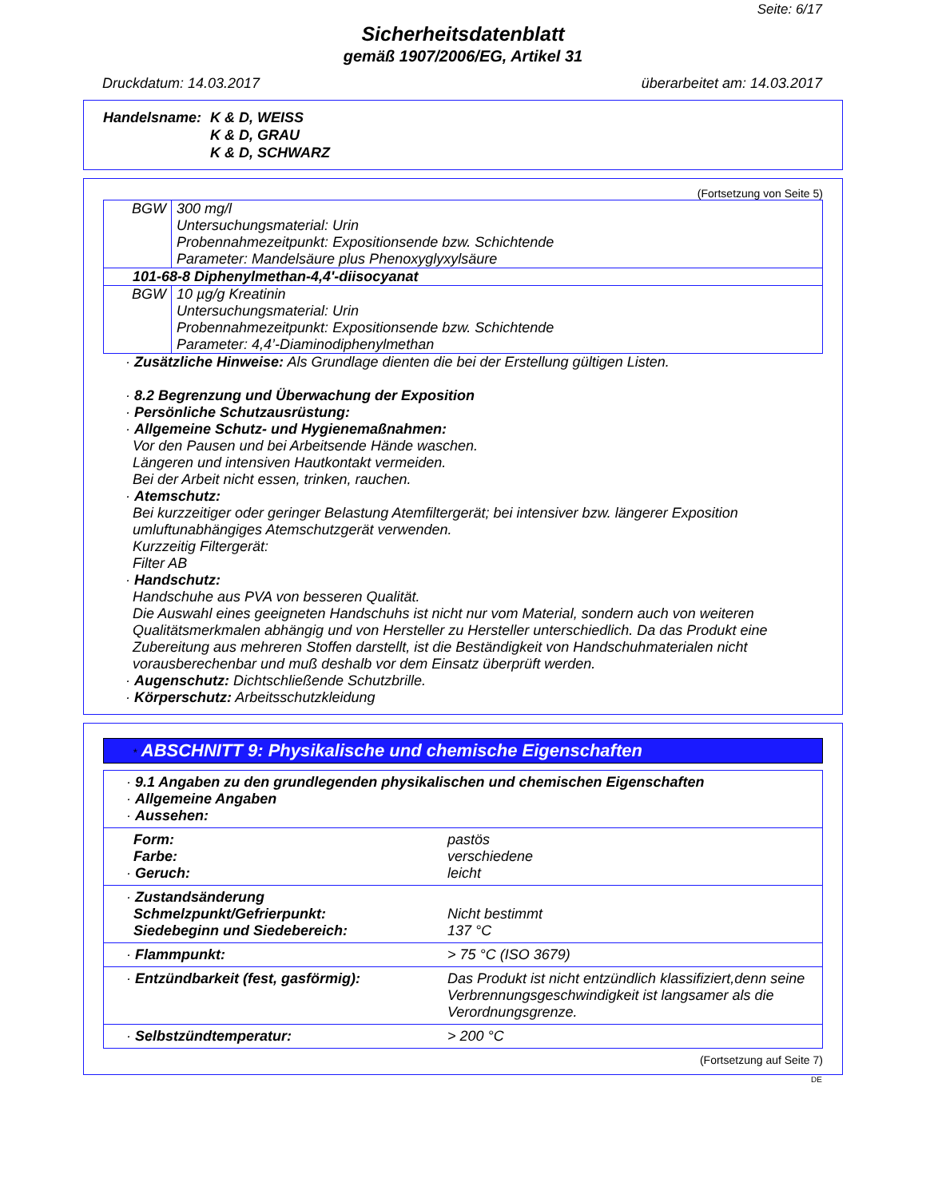Seite: 6/17
Sicherheitsdatenblatt
gemäß 1907/2006/EG, Artikel 31
Druckdatum: 14.03.2017 überarbeitet am: 14.03.2017
Handelsname: K & D, WEISS
K & D, GRAU
K & D, SCHWARZ
(Fortsetzung von Seite 5)
| BGW | 300 mg/l Untersuchungsmaterial: Urin Probennahmezeitpunkt: Expositionsende bzw. Schichtende Parameter: Mandelsäure plus Phenoxyglyxylsäure |
| 101-68-8 Diphenylmethan-4,4'-diisocyanat | |
| BGW | 10 µg/g Kreatinin Untersuchungsmaterial: Urin Probennahmezeitpunkt: Expositionsende bzw. Schichtende Parameter: 4,4’-Diaminodiphenylmethan |
· Zusätzliche Hinweise: Als Grundlage dienten die bei der Erstellung gültigen Listen.
· 8.2 Begrenzung und Überwachung der Exposition
· Persönliche Schutzausrüstung:
· Allgemeine Schutz- und Hygienemaßnahmen:
Vor den Pausen und bei Arbeitsende Hände waschen.
Längeren und intensiven Hautkontakt vermeiden.
Bei der Arbeit nicht essen, trinken, rauchen.
· Atemschutz:
Bei kurzzeitiger oder geringer Belastung Atemfiltergerät; bei intensiver bzw. längerer Exposition umluftunabhängiges Atemschutzgerät verwenden.
Kurzzeitig Filtergerät:
Filter AB
· Handschutz:
Handschuhe aus PVA von besseren Qualität.
Die Auswahl eines geeigneten Handschuhs ist nicht nur vom Material, sondern auch von weiteren Qualitätsmerkmalen abhängig und von Hersteller zu Hersteller unterschiedlich. Da das Produkt eine Zubereitung aus mehreren Stoffen darstellt, ist die Beständigkeit von Handschuhmaterialen nicht vorausberechenbar und muß deshalb vor dem Einsatz überprüft werden.
· Augenschutz: Dichtschließende Schutzbrille.
· Körperschutz: Arbeitsschutzkleidung
* ABSCHNITT 9: Physikalische und chemische Eigenschaften
| · 9.1 Angaben zu den grundlegenden physikalischen und chemischen Eigenschaften · Allgemeine Angaben · Aussehen: | |
| Form: Farbe: · Geruch: | pastös verschiedene leicht |
| · Zustandsänderung Schmelzpunkt/Gefrierpunkt: Siedebeginn und Siedebereich: | Nicht bestimmt 137 °C |
| · Flammpunkt: | > 75 °C (ISO 3679) |
| · Entzündbarkeit (fest, gasförmig): | Das Produkt ist nicht entzündlich klassifiziert,denn seine Verbrennungsgeschwindigkeit ist langsamer als die Verordnungsgrenze. |
| · Selbstzündtemperatur: | > 200 °C |
(Fortsetzung auf Seite 7)
DE